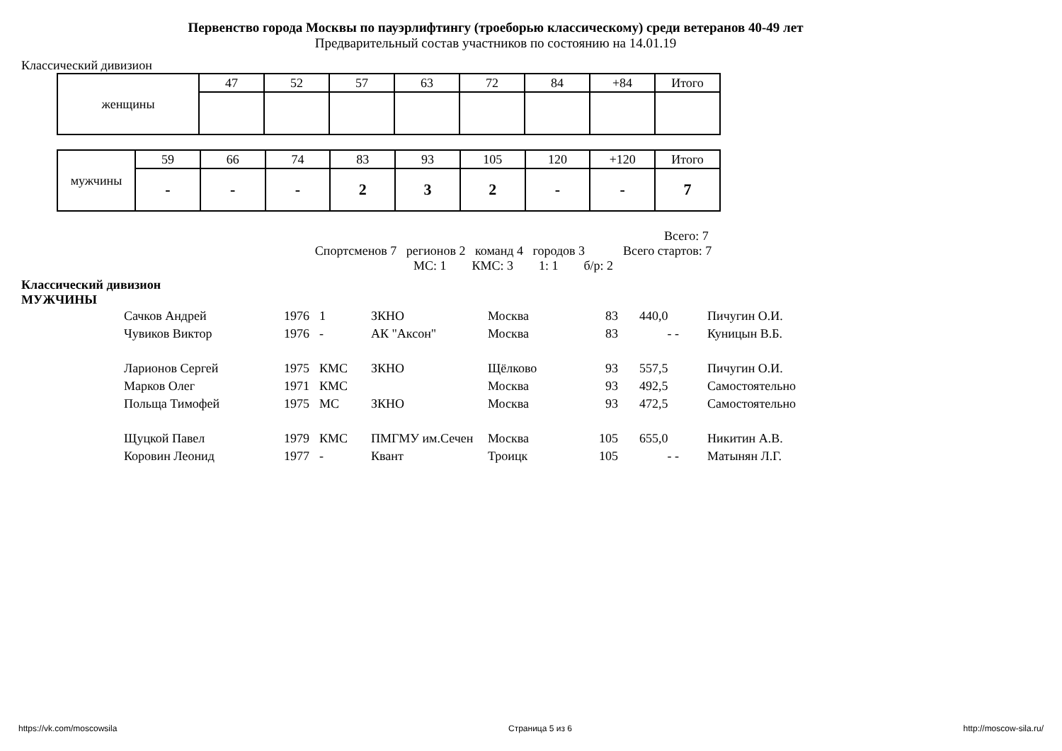Первенство города Москвы по пауэрлифтингу (троеборью классическому) среди ветеранов 40-49 лет
Предварительный состав участников по состоянию на 14.01.19
Классический дивизион
| женщины | 47 | 52 | 57 | 63 | 72 | 84 | +84 | Итого |
| мужчины | 59 | 66 | 74 | 83 | 93 | 105 | 120 | +120 | Итого |
| | - | - | - | 2 | 3 | 2 | - | - | 7 |
Всего: 7
Спортсменов 7 регионов 2 команд 4 городов 3 Всего стартов: 7
МС: 1 КМС: 3 1: 1 б/р: 2
Классический дивизион
МУЖЧИНЫ
| Сачков Андрей | 1976 | 1 | ЗКНО | Москва | 83 | 440,0 | Пичугин О.И. |
| Чувиков Виктор | 1976 | - | АК "Аксон" | Москва | 83 | - - | Куницын В.Б. |
| Ларионов Сергей | 1975 | КМС | ЗКНО | Щёлково | 93 | 557,5 | Пичугин О.И. |
| Марков Олег | 1971 | КМС | | Москва | 93 | 492,5 | Самостоятельно |
| Польща Тимофей | 1975 | МС | ЗКНО | Москва | 93 | 472,5 | Самостоятельно |
| Щуцкой Павел | 1979 | КМС | ПМГМУ им.Сечен | Москва | 105 | 655,0 | Никитин А.В. |
| Коровин Леонид | 1977 | - | Квант | Троицк | 105 | - - | Матынян Л.Г. |
https://vk.com/moscowsila Страница 5 из 6 http://moscow-sila.ru/